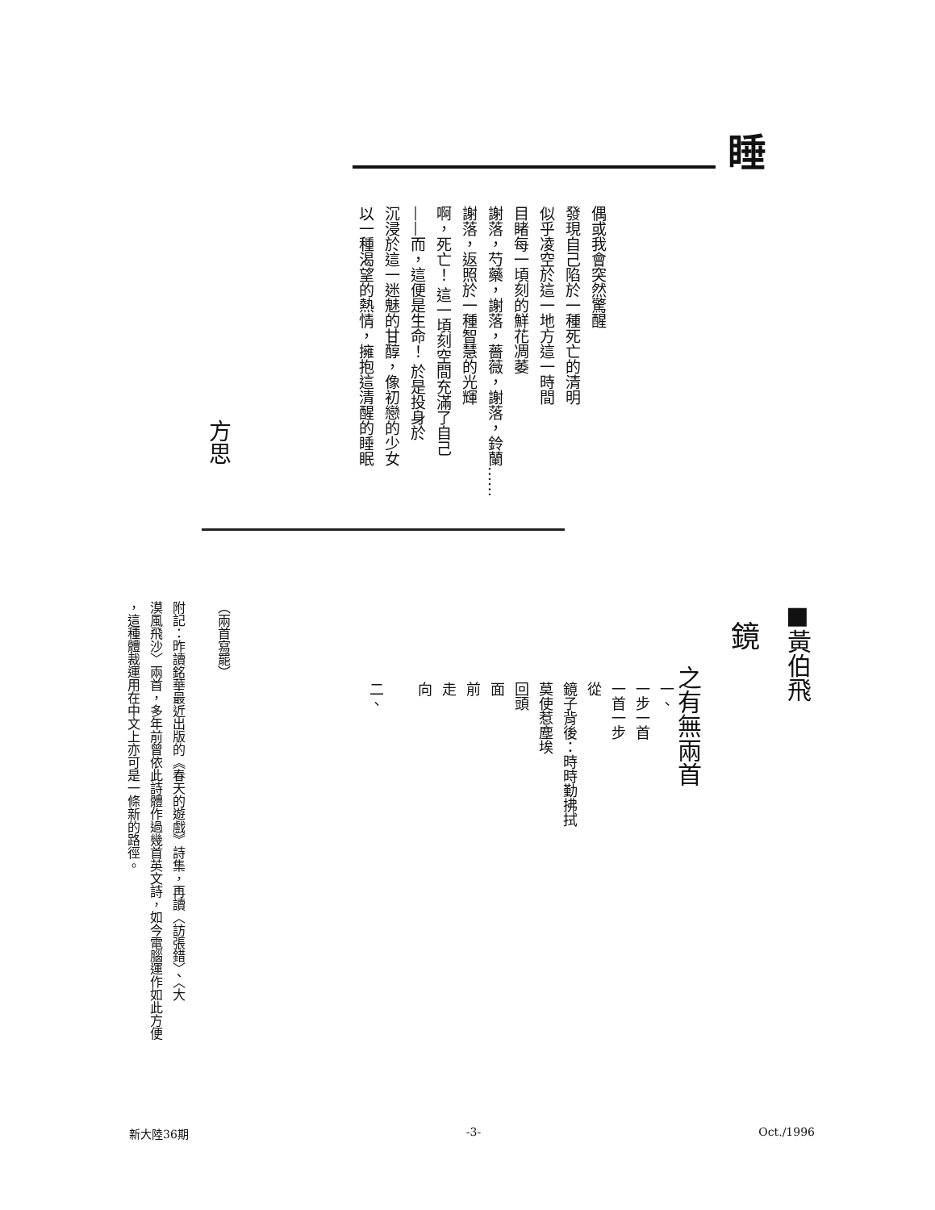睡
偶或我會突然驚醒
發現自己陷於一種死亡的清明
似乎凌空於這一地方這一時間
目睹每一頃刻的鮮花凋萎
謝落，芍藥，謝落，薔薇，謝落，鈴蘭……
謝落，返照於一種智慧的光輝
啊，死亡！ 這一頃刻空間充滿了自己
——而，這便是生命！ 於是投身於
沉浸於這一迷魅的甘醇，像初戀的少女
以一種渴望的熱情，擁抱這清醒的睡眠
方思
■黃伯飛
鏡
之有無兩首
一、
一步一首
一首一步
從
鏡子背後：時時勤拂拭
莫使惹塵埃
回頭
面
前
走
向
二、
（兩首寫罷）
附記：昨讀銘華最近出版的《春天的遊戲》詩集，再讀〈訪張錯〉、〈大
漠風飛沙〉兩首，多年前曾依此詩體作過幾首英文詩，如今電腦運作如此方便
，這種體裁運用在中文上亦可是一條新的路徑。
新大陸36期 -3- Oct./1996